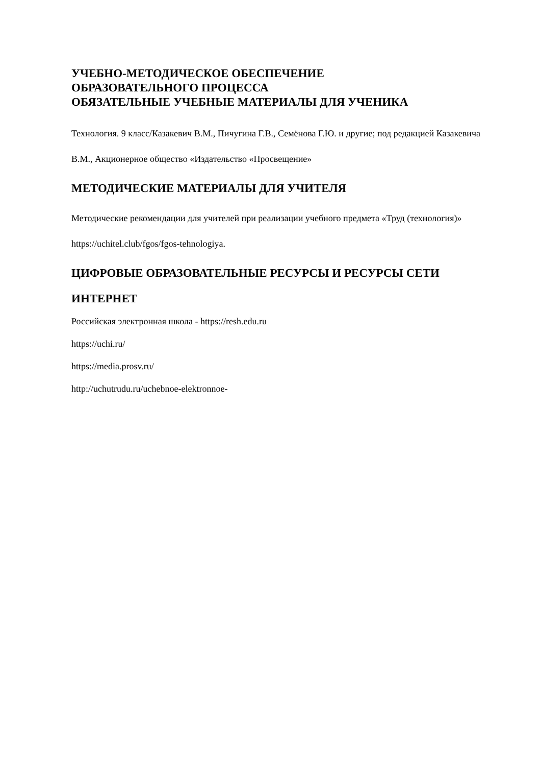УЧЕБНО-МЕТОДИЧЕСКОЕ ОБЕСПЕЧЕНИЕ
ОБРАЗОВАТЕЛЬНОГО ПРОЦЕССА
ОБЯЗАТЕЛЬНЫЕ УЧЕБНЫЕ МАТЕРИАЛЫ ДЛЯ УЧЕНИКА
Технология. 9 класс/Казакевич В.М., Пичугина Г.В., Семёнова Г.Ю. и другие; под редакцией Казакевича В.М., Акционерное общество «Издательство «Просвещение»
МЕТОДИЧЕСКИЕ МАТЕРИАЛЫ ДЛЯ УЧИТЕЛЯ
Методические рекомендации для учителей при реализации учебного предмета «Труд (технология)» https://uchitel.club/fgos/fgos-tehnologiya.
ЦИФРОВЫЕ ОБРАЗОВАТЕЛЬНЫЕ РЕСУРСЫ И РЕСУРСЫ СЕТИ ИНТЕРНЕТ
Российская электронная школа - https://resh.edu.ru
https://uchi.ru/
https://media.prosv.ru/
http://uchutrudu.ru/uchebnoe-elektronnoe-